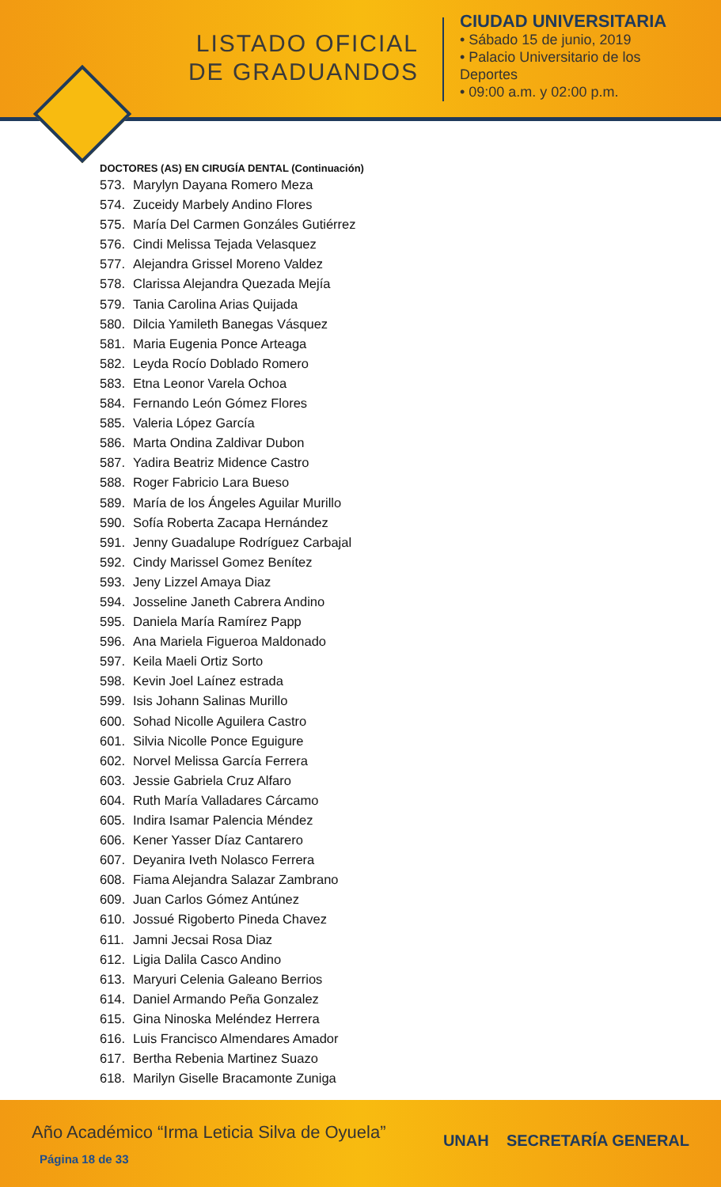LISTADO OFICIAL
DE GRADUANDOS
CIUDAD UNIVERSITARIA
• Sábado 15 de junio, 2019
• Palacio Universitario de los Deportes
• 09:00 a.m. y 02:00 p.m.
DOCTORES (AS) EN CIRUGÍA DENTAL (Continuación)
573. Marylyn Dayana Romero Meza
574. Zuceidy Marbely Andino Flores
575. María Del Carmen Gonzáles Gutiérrez
576. Cindi Melissa Tejada Velasquez
577. Alejandra Grissel Moreno Valdez
578. Clarissa Alejandra Quezada Mejía
579. Tania Carolina Arias Quijada
580. Dilcia Yamileth Banegas Vásquez
581. Maria Eugenia Ponce Arteaga
582. Leyda Rocío Doblado Romero
583. Etna Leonor Varela Ochoa
584. Fernando León Gómez Flores
585. Valeria López García
586. Marta Ondina Zaldivar Dubon
587. Yadira Beatriz Midence Castro
588. Roger Fabricio Lara Bueso
589. María de los Ángeles Aguilar Murillo
590. Sofía Roberta Zacapa Hernández
591. Jenny Guadalupe Rodríguez Carbajal
592. Cindy Marissel Gomez Benítez
593. Jeny Lizzel Amaya Diaz
594. Josseline Janeth Cabrera Andino
595. Daniela María Ramírez Papp
596. Ana Mariela Figueroa Maldonado
597. Keila Maeli Ortiz Sorto
598. Kevin Joel Laínez estrada
599. Isis Johann Salinas Murillo
600. Sohad Nicolle Aguilera Castro
601. Silvia Nicolle Ponce Eguigure
602. Norvel Melissa García Ferrera
603. Jessie Gabriela Cruz Alfaro
604. Ruth María Valladares Cárcamo
605. Indira Isamar Palencia Méndez
606. Kener Yasser Díaz Cantarero
607. Deyanira Iveth Nolasco Ferrera
608. Fiama Alejandra Salazar Zambrano
609. Juan Carlos Gómez Antúnez
610. Jossué Rigoberto Pineda Chavez
611. Jamni Jecsai Rosa Diaz
612. Ligia Dalila Casco Andino
613. Maryuri Celenia Galeano Berrios
614. Daniel Armando Peña Gonzalez
615. Gina Ninoska Meléndez Herrera
616. Luis Francisco Almendares Amador
617. Bertha Rebenia Martinez Suazo
618. Marilyn Giselle Bracamonte Zuniga
Año Académico “Irma Leticia Silva de Oyuela”
Página 18 de 33
UNAH SECRETARÍA GENERAL